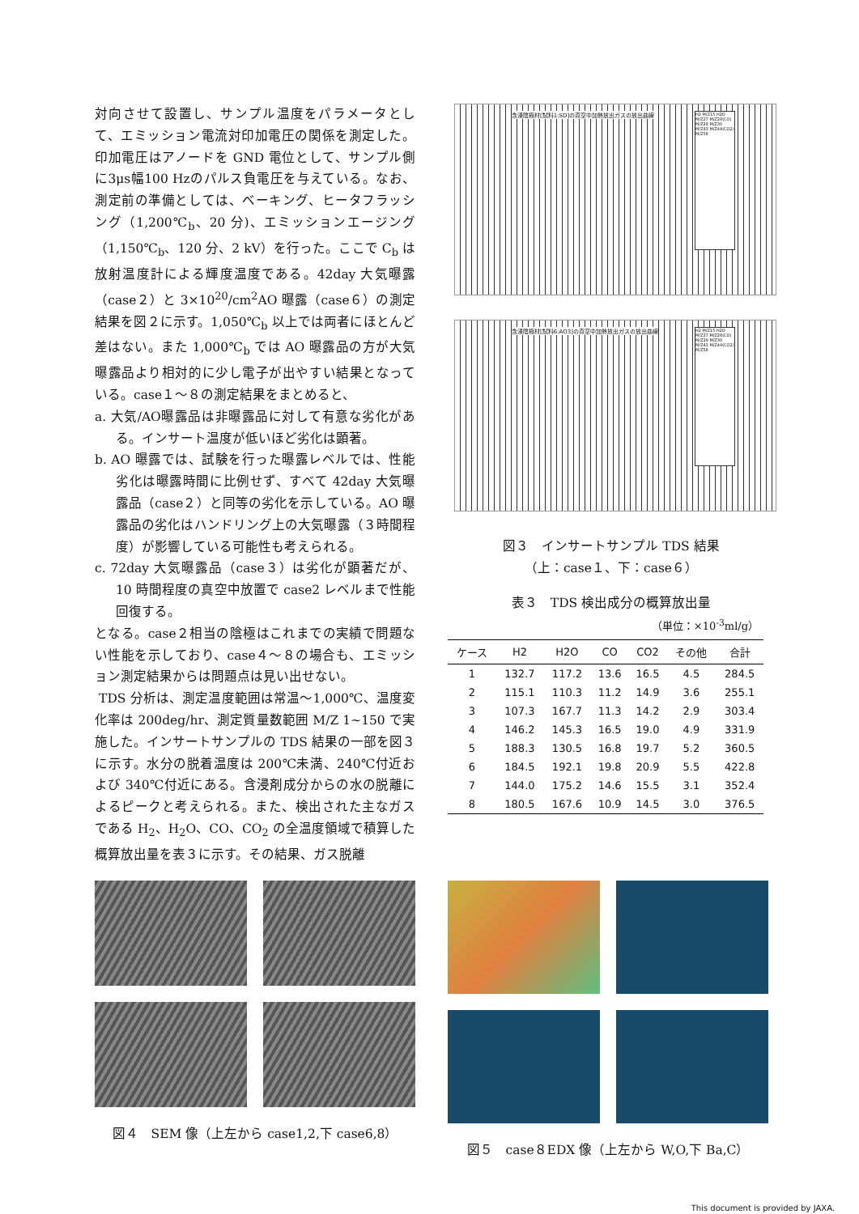対向させて設置し、サンプル温度をパラメータとして、エミッション電流対印加電圧の関係を測定した。印加電圧はアノードを GND 電位として、サンプル側に3μs幅100 Hzのパルス負電圧を与えている。なお、測定前の準備としては、ベーキング、ヒータフラッシング（1,200℃<sub>b</sub>、20 分)、エミッションエージング（1,150℃<sub>b</sub>、120 分、2 kV）を行った。ここで C<sub>b</sub> は放射温度計による輝度温度である。42day 大気曝露（case２）と 3×10<sup>20</sup>/cm<sup>2</sup>AO 曝露（case６）の測定結果を図２に示す。1,050℃<sub>b</sub> 以上では両者にほとんど差はない。また 1,000℃<sub>b</sub> では AO 曝露品の方が大気曝露品より相対的に少し電子が出やすい結果となっている。case１～８の測定結果をまとめると、
a. 大気/AO曝露品は非曝露品に対して有意な劣化がある。インサート温度が低いほど劣化は顕著。
b. AO 曝露では、試験を行った曝露レベルでは、性能劣化は曝露時間に比例せず、すべて 42day 大気曝露品（case２）と同等の劣化を示している。AO 曝露品の劣化はハンドリング上の大気曝露（３時間程度）が影響している可能性も考えられる。
c. 72day 大気曝露品（case３）は劣化が顕著だが、10 時間程度の真空中放置で case2 レベルまで性能回復する。
となる。case２相当の陰極はこれまでの実績で問題ない性能を示しており、case４～８の場合も、エミッション測定結果からは問題点は見い出せない。
TDS 分析は、測定温度範囲は常温～1,000℃、温度変化率は 200deg/hr、測定質量数範囲 M/Z 1~150 で実施した。インサートサンプルの TDS 結果の一部を図３に示す。水分の脱着温度は 200℃未満、240℃付近および 340℃付近にある。含浸剤成分からの水の脱離によるピークと考えられる。また、検出された主なガスである H<sub>2</sub>、H<sub>2</sub>O、CO、CO<sub>2</sub> の全温度領域で積算した概算放出量を表３に示す。その結果、ガス脱離
含浸陰極材[試料1:SD]の真空中加熱放出ガスの放出曲線
H2 M/Z15 H2O M/Z27 M/Z28(CO) M/Z29 M/Z30 M/Z43 M/Z44(CO2) M/Z58
含浸陰極材[試料6:AO3]の真空中加熱放出ガスの放出曲線
H2 M/Z15 H2O M/Z27 M/Z28(CO) M/Z29 M/Z30 M/Z43 M/Z44(CO2) M/Z58
図３　インサートサンプル TDS 結果
（上：case１、下：case６）
表３　TDS 検出成分の概算放出量
（単位：×10<sup>-3</sup>ml/g）
| ケース | H2 | H2O | CO | CO2 | その他 | 合計 |
| --- | --- | --- | --- | --- | --- | --- |
| 1 | 132.7 | 117.2 | 13.6 | 16.5 | 4.5 | 284.5 |
| 2 | 115.1 | 110.3 | 11.2 | 14.9 | 3.6 | 255.1 |
| 3 | 107.3 | 167.7 | 11.3 | 14.2 | 2.9 | 303.4 |
| 4 | 146.2 | 145.3 | 16.5 | 19.0 | 4.9 | 331.9 |
| 5 | 188.3 | 130.5 | 16.8 | 19.7 | 5.2 | 360.5 |
| 6 | 184.5 | 192.1 | 19.8 | 20.9 | 5.5 | 422.8 |
| 7 | 144.0 | 175.2 | 14.6 | 15.5 | 3.1 | 352.4 |
| 8 | 180.5 | 167.6 | 10.9 | 14.5 | 3.0 | 376.5 |
図４　SEM 像（上左から case1,2,下 case6,8）
図５　case８EDX 像（上左から W,O,下 Ba,C）
This document is provided by JAXA.